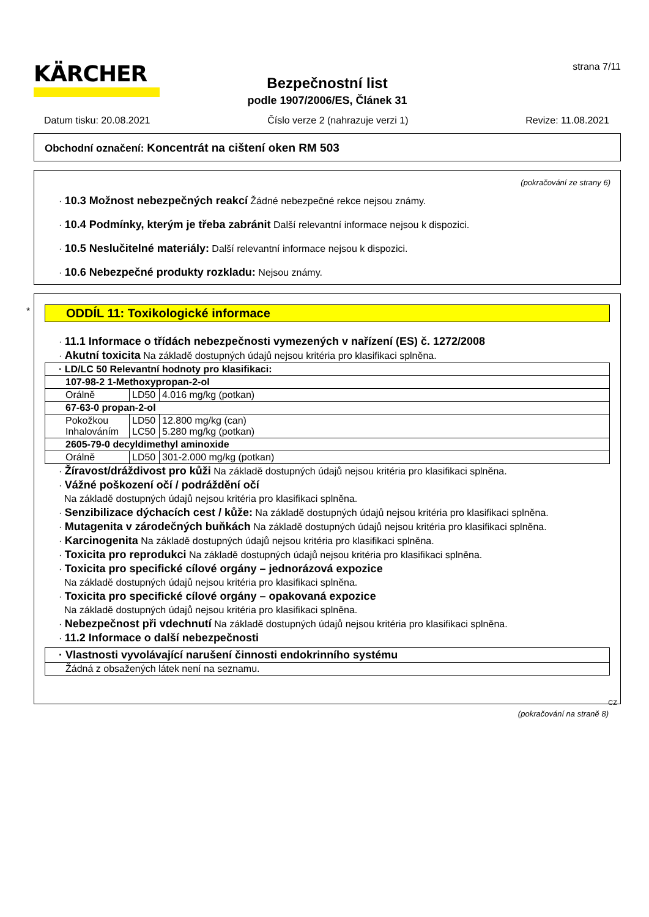KÄRCHER
strana 7/11
Bezpečnostní list
podle 1907/2006/ES, Článek 31
Datum tisku: 20.08.2021 Číslo verze 2 (nahrazuje verzi 1) Revize: 11.08.2021
Obchodní označení: Koncentrát na cištení oken RM 503
(pokračování ze strany 6)
· 10.3 Možnost nebezpečných reakcí Žádné nebezpečné rekce nejsou známy.
· 10.4 Podmínky, kterým je třeba zabránit Další relevantní informace nejsou k dispozici.
· 10.5 Neslučitelné materiály: Další relevantní informace nejsou k dispozici.
· 10.6 Nebezpečné produkty rozkladu: Nejsou známy.
*
ODDÍL 11: Toxikologické informace
· 11.1 Informace o třídách nebezpečnosti vymezených v nařízení (ES) č. 1272/2008
· Akutní toxicita Na základě dostupných údajů nejsou kritéria pro klasifikaci splněna.
| · LD/LC 50 Relevantní hodnoty pro klasifikaci: | | |
| 107-98-2 1-Methoxypropan-2-ol | | |
| Orálně | LD50 | 4.016 mg/kg (potkan) |
| 67-63-0 propan-2-ol | | |
| Pokožkou Inhalováním | LD50 LC50 | 12.800 mg/kg (can) 5.280 mg/kg (potkan) |
| 2605-79-0 decyldimethyl aminoxide | | |
| Orálně | LD50 | 301-2.000 mg/kg (potkan) |
· Žíravost/dráždivost pro kůži Na základě dostupných údajů nejsou kritéria pro klasifikaci splněna.
· Vážné poškození očí / podráždění očí
Na základě dostupných údajů nejsou kritéria pro klasifikaci splněna.
· Senzibilizace dýchacích cest / kůže: Na základě dostupných údajů nejsou kritéria pro klasifikaci splněna.
· Mutagenita v zárodečných buňkách Na základě dostupných údajů nejsou kritéria pro klasifikaci splněna.
· Karcinogenita Na základě dostupných údajů nejsou kritéria pro klasifikaci splněna.
· Toxicita pro reprodukci Na základě dostupných údajů nejsou kritéria pro klasifikaci splněna.
· Toxicita pro specifické cílové orgány – jednorázová expozice
Na základě dostupných údajů nejsou kritéria pro klasifikaci splněna.
· Toxicita pro specifické cílové orgány – opakovaná expozice
Na základě dostupných údajů nejsou kritéria pro klasifikaci splněna.
· Nebezpečnost při vdechnutí Na základě dostupných údajů nejsou kritéria pro klasifikaci splněna.
· 11.2 Informace o další nebezpečnosti
| · Vlastnosti vyvolávající narušení činnosti endokrinního systému |
| Žádná z obsažených látek není na seznamu. |
CZ
(pokračování na straně 8)